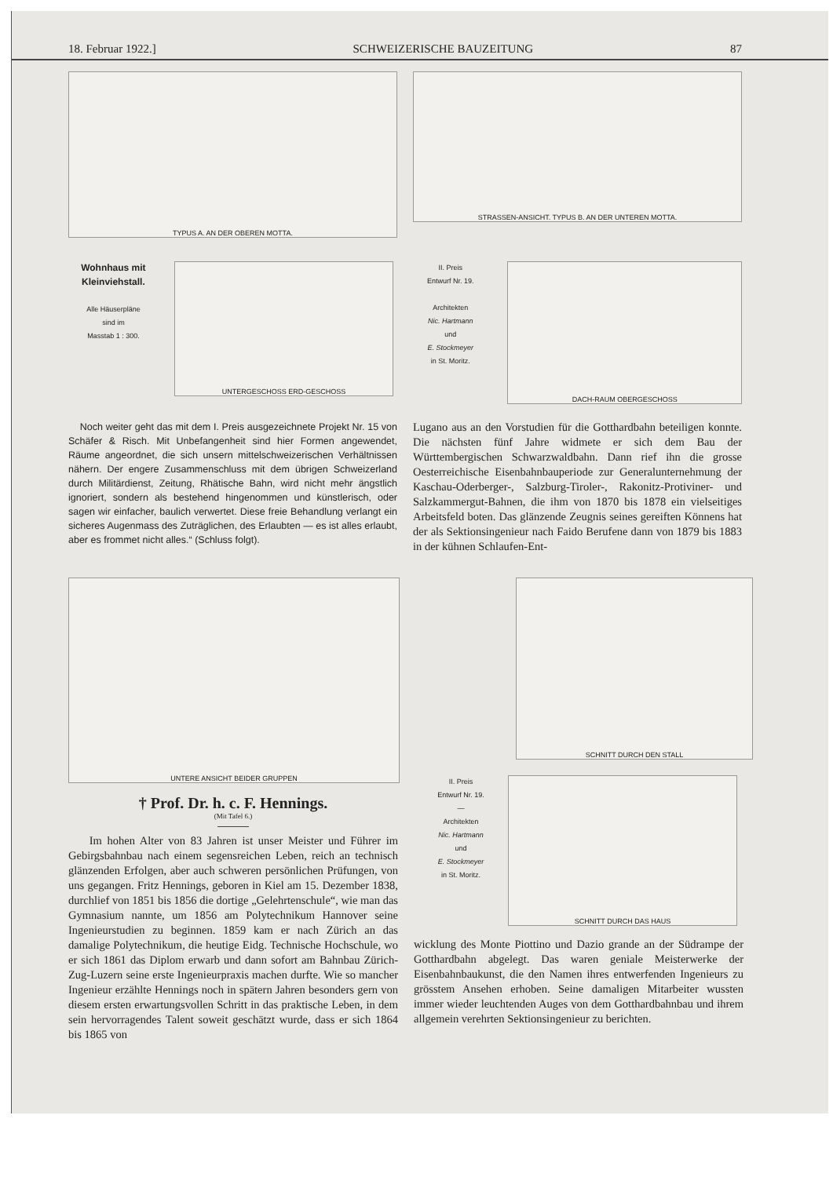18. Februar 1922.] SCHWEIZERISCHE BAUZEITUNG 87
TYPUS A. AN DER OBEREN MOTTA.
STRASSEN-ANSICHT. TYPUS B. AN DER UNTEREN MOTTA.
Wohnhaus mit
Kleinviehstall.
Alle Häuserpläne
sind im
Masstab 1 : 300.
UNTERGESCHOSS ERD-GESCHOSS
II. Preis
Entwurf Nr. 19.
Architekten
Nic. Hartmann
und
E. Stockmeyer
in St. Moritz.
DACH-RAUM OBERGESCHOSS
Noch weiter geht das mit dem I. Preis ausgezeichnete Projekt Nr. 15 von Schäfer & Risch. Mit Unbefangenheit sind hier Formen angewendet, Räume angeordnet, die sich unsern mittelschweizerischen Verhältnissen nähern. Der engere Zusammenschluss mit dem übrigen Schweizerland durch Militärdienst, Zeitung, Rhätische Bahn, wird nicht mehr ängstlich ignoriert, sondern als bestehend hingenommen und künstlerisch, oder sagen wir einfacher, baulich verwertet. Diese freie Behandlung verlangt ein sicheres Augenmass des Zuträglichen, des Erlaubten — es ist alles erlaubt, aber es frommet nicht alles.“ (Schluss folgt).
Lugano aus an den Vorstudien für die Gotthardbahn beteiligen konnte. Die nächsten fünf Jahre widmete er sich dem Bau der Württembergischen Schwarzwaldbahn. Dann rief ihn die grosse Oesterreichische Eisenbahnbauperiode zur Generalunternehmung der Kaschau-Oderberger-, Salzburg-Tiroler-, Rakonitz-Protiviner- und Salzkammergut-Bahnen, die ihm von 1870 bis 1878 ein vielseitiges Arbeitsfeld boten. Das glänzende Zeugnis seines gereiften Könnens hat der als Sektionsingenieur nach Faido Berufene dann von 1879 bis 1883 in der kühnen Schlaufen-Ent-
UNTERE ANSICHT BEIDER GRUPPEN
† Prof. Dr. h. c. F. Hennings.
(Mit Tafel 6.)
Im hohen Alter von 83 Jahren ist unser Meister und Führer im Gebirgsbahnbau nach einem segensreichen Leben, reich an technisch glänzenden Erfolgen, aber auch schweren persönlichen Prüfungen, von uns gegangen. Fritz Hennings, geboren in Kiel am 15. Dezember 1838, durchlief von 1851 bis 1856 die dortige „Gelehrtenschule“, wie man das Gymnasium nannte, um 1856 am Polytechnikum Hannover seine Ingenieurstudien zu beginnen. 1859 kam er nach Zürich an das damalige Polytechnikum, die heutige Eidg. Technische Hochschule, wo er sich 1861 das Diplom erwarb und dann sofort am Bahnbau Zürich-Zug-Luzern seine erste Ingenieurpraxis machen durfte. Wie so mancher Ingenieur erzählte Hennings noch in spätern Jahren besonders gern von diesem ersten erwartungsvollen Schritt in das praktische Leben, in dem sein hervorragendes Talent soweit geschätzt wurde, dass er sich 1864 bis 1865 von
SCHNITT DURCH DEN STALL
II. Preis
Entwurf Nr. 19.
—
Architekten
Nic. Hartmann
und
E. Stockmeyer
in St. Moritz.
SCHNITT DURCH DAS HAUS
wicklung des Monte Piottino und Dazio grande an der Südrampe der Gotthardbahn abgelegt. Das waren geniale Meisterwerke der Eisenbahnbaukunst, die den Namen ihres entwerfenden Ingenieurs zu grösstem Ansehen erhoben. Seine damaligen Mitarbeiter wussten immer wieder leuchtenden Auges von dem Gotthardbahnbau und ihrem allgemein verehrten Sektionsingenieur zu berichten.